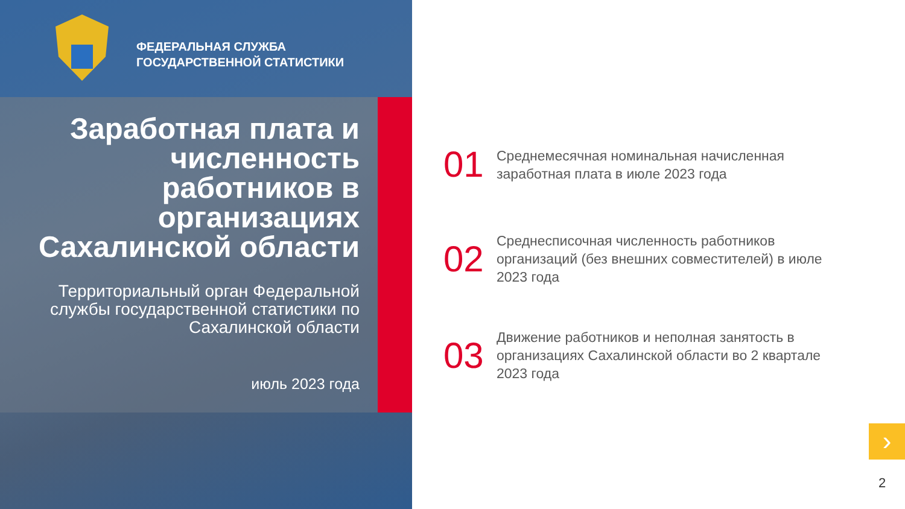ФЕДЕРАЛЬНАЯ СЛУЖБА
ГОСУДАРСТВЕННОЙ СТАТИСТИКИ
Заработная плата и численность работников в организациях Сахалинской области
Территориальный орган Федеральной службы государственной статистики по Сахалинской области
июль 2023 года
01
Среднемесячная номинальная начисленная заработная плата в июле 2023 года
02
Среднесписочная численность работников организаций (без внешних совместителей) в июле 2023 года
03
Движение работников и неполная занятость в организациях Сахалинской области во 2 квартале 2023 года
›
2